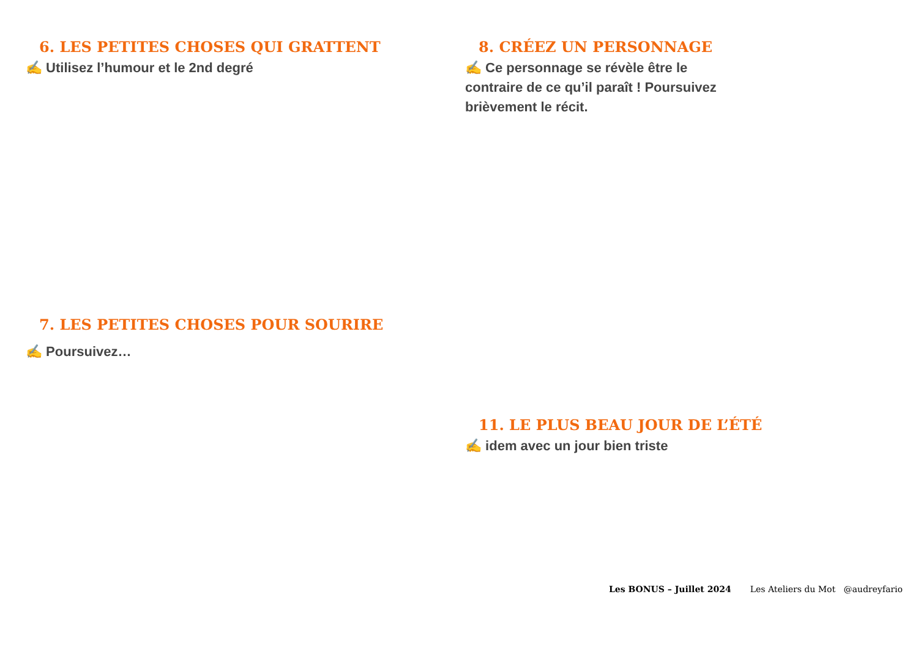6. LES PETITES CHOSES QUI GRATTENT
✍️ Utilisez l’humour et le 2nd degré
7. LES PETITES CHOSES POUR SOURIRE
✍️ Poursuivez…
8. CRÉEZ UN PERSONNAGE
✍️ Ce personnage se révèle être le contraire de ce qu’il paraît ! Poursuivez brièvement le récit.
11. LE PLUS BEAU JOUR DE L’ÉTÉ
✍️ idem avec un jour bien triste
Les BONUS – Juillet 2024 Les Ateliers du Mot @audreyfario